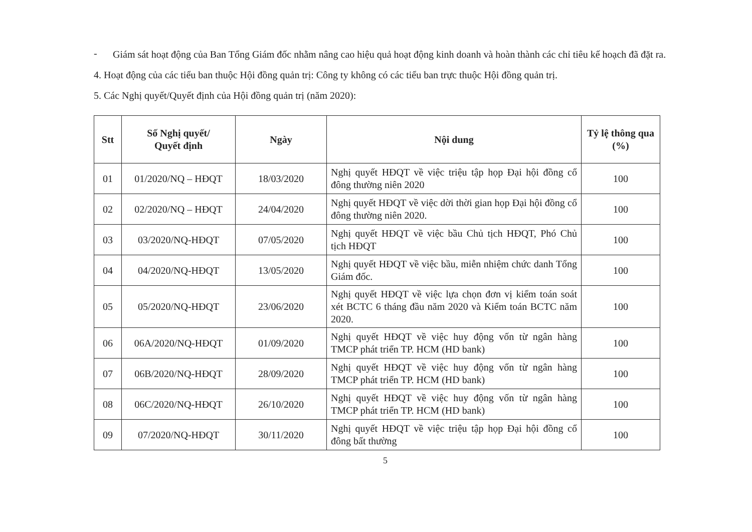-
Giám sát hoạt động của Ban Tổng Giám đốc nhằm nâng cao hiệu quả hoạt động kinh doanh và hoàn thành các chỉ tiêu kế hoạch đã đặt ra.
4. Hoạt động của các tiểu ban thuộc Hội đồng quản trị: Công ty không có các tiểu ban trực thuộc Hội đồng quản trị.
5. Các Nghị quyết/Quyết định của Hội đồng quản trị (năm 2020):
| Stt | Số Nghị quyết/ Quyết định | Ngày | Nội dung | Tỷ lệ thông qua (%) |
| --- | --- | --- | --- | --- |
| 01 | 01/2020/NQ – HĐQT | 18/03/2020 | Nghị quyết HĐQT về việc triệu tập họp Đại hội đồng cổ đông thường niên 2020 | 100 |
| 02 | 02/2020/NQ – HĐQT | 24/04/2020 | Nghị quyết HĐQT về việc dời thời gian họp Đại hội đồng cổ đông thường niên 2020. | 100 |
| 03 | 03/2020/NQ-HĐQT | 07/05/2020 | Nghị quyết HĐQT về việc bầu Chủ tịch HĐQT, Phó Chủ tịch HĐQT | 100 |
| 04 | 04/2020/NQ-HĐQT | 13/05/2020 | Nghị quyết HĐQT về việc bầu, miễn nhiệm chức danh Tổng Giám đốc. | 100 |
| 05 | 05/2020/NQ-HĐQT | 23/06/2020 | Nghị quyết HĐQT về việc lựa chọn đơn vị kiểm toán soát xét BCTC 6 tháng đầu năm 2020 và Kiểm toán BCTC năm 2020. | 100 |
| 06 | 06A/2020/NQ-HĐQT | 01/09/2020 | Nghị quyết HĐQT về việc huy động vốn từ ngân hàng TMCP phát triển TP. HCM (HD bank) | 100 |
| 07 | 06B/2020/NQ-HĐQT | 28/09/2020 | Nghị quyết HĐQT về việc huy động vốn từ ngân hàng TMCP phát triển TP. HCM (HD bank) | 100 |
| 08 | 06C/2020/NQ-HĐQT | 26/10/2020 | Nghị quyết HĐQT về việc huy động vốn từ ngân hàng TMCP phát triển TP. HCM (HD bank) | 100 |
| 09 | 07/2020/NQ-HĐQT | 30/11/2020 | Nghị quyết HĐQT về việc triệu tập họp Đại hội đồng cổ đông bất thường | 100 |
5